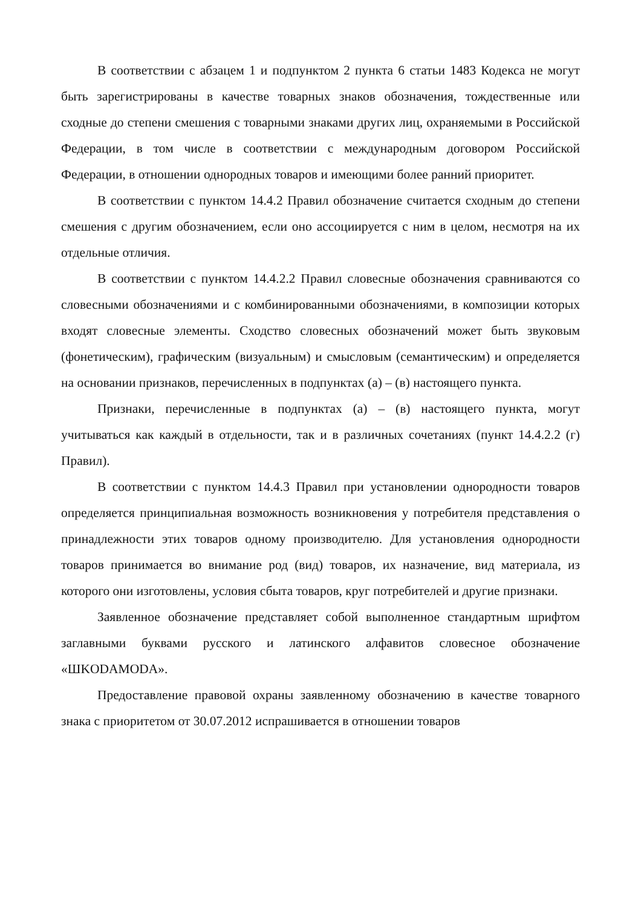В соответствии с абзацем 1 и подпунктом 2 пункта 6 статьи 1483 Кодекса не могут быть зарегистрированы в качестве товарных знаков обозначения, тождественные или сходные до степени смешения с товарными знаками других лиц, охраняемыми в Российской Федерации, в том числе в соответствии с международным договором Российской Федерации, в отношении однородных товаров и имеющими более ранний приоритет.
В соответствии с пунктом 14.4.2 Правил обозначение считается сходным до степени смешения с другим обозначением, если оно ассоциируется с ним в целом, несмотря на их отдельные отличия.
В соответствии с пунктом 14.4.2.2 Правил словесные обозначения сравниваются со словесными обозначениями и с комбинированными обозначениями, в композиции которых входят словесные элементы. Сходство словесных обозначений может быть звуковым (фонетическим), графическим (визуальным) и смысловым (семантическим) и определяется на основании признаков, перечисленных в подпунктах (а) – (в) настоящего пункта.
Признаки, перечисленные в подпунктах (а) – (в) настоящего пункта, могут учитываться как каждый в отдельности, так и в различных сочетаниях (пункт 14.4.2.2 (г) Правил).
В соответствии с пунктом 14.4.3 Правил при установлении однородности товаров определяется принципиальная возможность возникновения у потребителя представления о принадлежности этих товаров одному производителю. Для установления однородности товаров принимается во внимание род (вид) товаров, их назначение, вид материала, из которого они изготовлены, условия сбыта товаров, круг потребителей и другие признаки.
Заявленное обозначение представляет собой выполненное стандартным шрифтом заглавными буквами русского и латинского алфавитов словесное обозначение «ШKODAMODA».
Предоставление правовой охраны заявленному обозначению в качестве товарного знака с приоритетом от 30.07.2012 испрашивается в отношении товаров